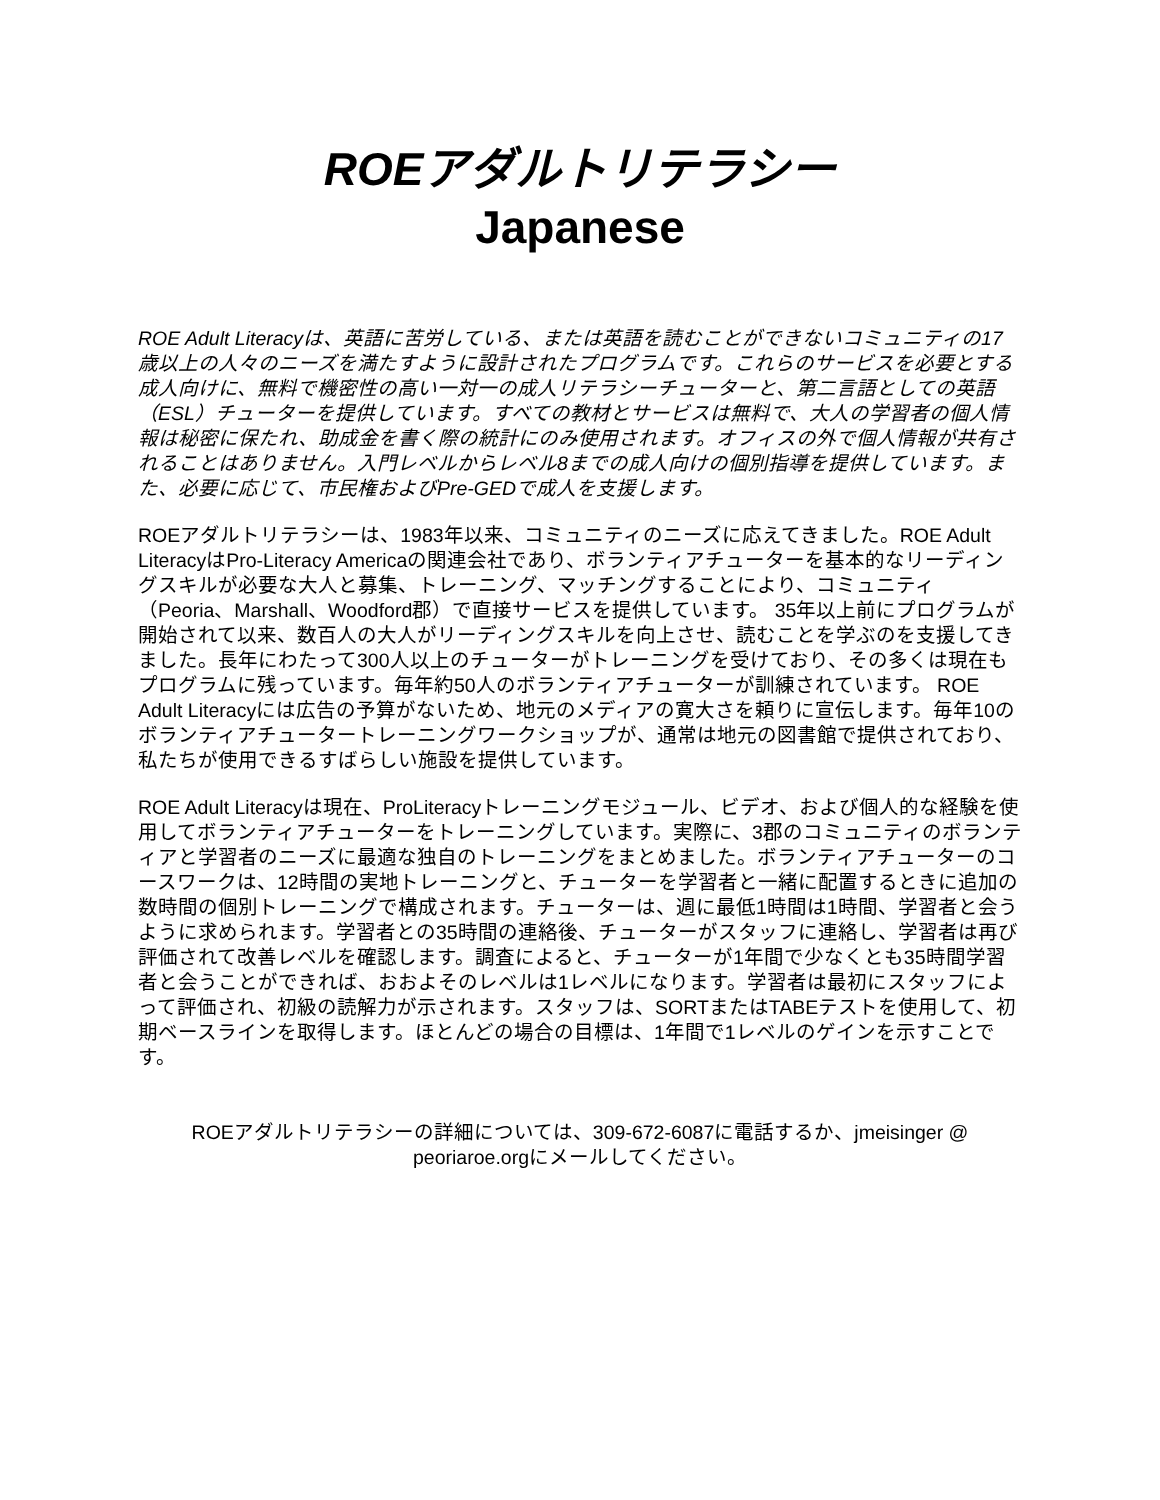ROEアダルトリテラシー
Japanese
ROE Adult Literacyは、英語に苦労している、または英語を読むことができないコミュニティの17歳以上の人々のニーズを満たすように設計されたプログラムです。これらのサービスを必要とする成人向けに、無料で機密性の高い一対一の成人リテラシーチューターと、第二言語としての英語（ESL）チューターを提供しています。すべての教材とサービスは無料で、大人の学習者の個人情報は秘密に保たれ、助成金を書く際の統計にのみ使用されます。オフィスの外で個人情報が共有されることはありません。入門レベルからレベル8までの成人向けの個別指導を提供しています。また、必要に応じて、市民権およびPre-GEDで成人を支援します。
ROEアダルトリテラシーは、1983年以来、コミュニティのニーズに応えてきました。ROE Adult LiteracyはPro-Literacy Americaの関連会社であり、ボランティアチューターを基本的なリーディングスキルが必要な大人と募集、トレーニング、マッチングすることにより、コミュニティ（Peoria、Marshall、Woodford郡）で直接サービスを提供しています。 35年以上前にプログラムが開始されて以来、数百人の大人がリーディングスキルを向上させ、読むことを学ぶのを支援してきました。長年にわたって300人以上のチューターがトレーニングを受けており、その多くは現在もプログラムに残っています。毎年約50人のボランティアチューターが訓練されています。 ROE Adult Literacyには広告の予算がないため、地元のメディアの寛大さを頼りに宣伝します。毎年10のボランティアチュータートレーニングワークショップが、通常は地元の図書館で提供されており、私たちが使用できるすばらしい施設を提供しています。
ROE Adult Literacyは現在、ProLiteracyトレーニングモジュール、ビデオ、および個人的な経験を使用してボランティアチューターをトレーニングしています。実際に、3郡のコミュニティのボランティアと学習者のニーズに最適な独自のトレーニングをまとめました。ボランティアチューターのコースワークは、12時間の実地トレーニングと、チューターを学習者と一緒に配置するときに追加の数時間の個別トレーニングで構成されます。チューターは、週に最低1時間は1時間、学習者と会うように求められます。学習者との35時間の連絡後、チューターがスタッフに連絡し、学習者は再び評価されて改善レベルを確認します。調査によると、チューターが1年間で少なくとも35時間学習者と会うことができれば、おおよそのレベルは1レベルになります。学習者は最初にスタッフによって評価され、初級の読解力が示されます。スタッフは、SORTまたはTABEテストを使用して、初期ベースラインを取得します。ほとんどの場合の目標は、1年間で1レベルのゲインを示すことです。
ROEアダルトリテラシーの詳細については、309-672-6087に電話するか、jmeisinger @ peoriaroe.orgにメールしてください。